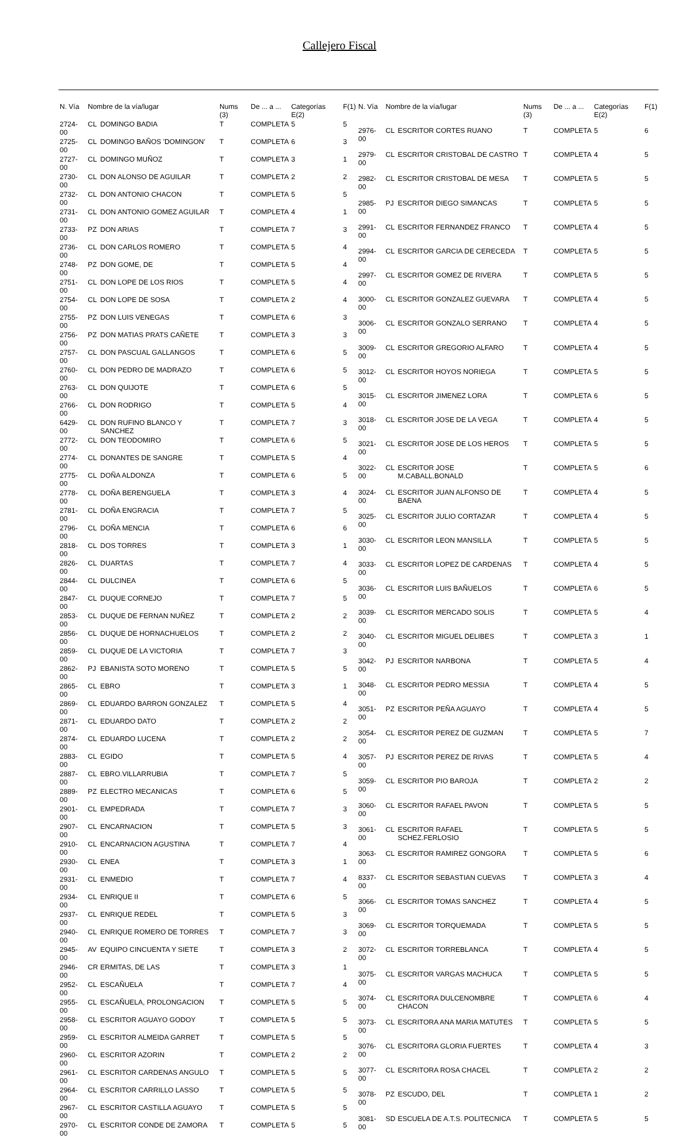Callejero Fiscal
| N. Vía | Nombre de la vía/lugar | | Nums (3) | De ... a ... | Categorías E(2) | F(1) |
| --- | --- | --- | --- | --- | --- | --- |
| 2724-00 | CL | DOMINGO BADIA | T | COMPLETA | 5 | 5 |
| 2725-00 | CL | DOMINGO BAÑOS 'DOMINGON' | T | COMPLETA | 6 | 3 |
| 2727-00 | CL | DOMINGO MUÑOZ | T | COMPLETA | 3 | 1 |
| 2730-00 | CL | DON ALONSO DE AGUILAR | T | COMPLETA | 2 | 2 |
| 2732-00 | CL | DON ANTONIO CHACON | T | COMPLETA | 5 | 5 |
| 2731-00 | CL | DON ANTONIO GOMEZ AGUILAR | T | COMPLETA | 4 | 1 |
| 2733-00 | PZ | DON ARIAS | T | COMPLETA | 7 | 3 |
| 2736-00 | CL | DON CARLOS ROMERO | T | COMPLETA | 5 | 4 |
| 2748-00 | PZ | DON GOME, DE | T | COMPLETA | 5 | 4 |
| 2751-00 | CL | DON LOPE DE LOS RIOS | T | COMPLETA | 5 | 4 |
| 2754-00 | CL | DON LOPE DE SOSA | T | COMPLETA | 2 | 4 |
| 2755-00 | PZ | DON LUIS VENEGAS | T | COMPLETA | 6 | 3 |
| 2756-00 | PZ | DON MATIAS PRATS CAÑETE | T | COMPLETA | 3 | 3 |
| 2757-00 | CL | DON PASCUAL GALLANGOS | T | COMPLETA | 6 | 5 |
| 2760-00 | CL | DON PEDRO DE MADRAZO | T | COMPLETA | 6 | 5 |
| 2763-00 | CL | DON QUIJOTE | T | COMPLETA | 6 | 5 |
| 2766-00 | CL | DON RODRIGO | T | COMPLETA | 5 | 4 |
| 6429-00 | CL | DON RUFINO BLANCO Y SANCHEZ | T | COMPLETA | 7 | 3 |
| 2772-00 | CL | DON TEODOMIRO | T | COMPLETA | 6 | 5 |
| 2774-00 | CL | DONANTES DE SANGRE | T | COMPLETA | 5 | 4 |
| 2775-00 | CL | DOÑA ALDONZA | T | COMPLETA | 6 | 5 |
| 2778-00 | CL | DOÑA BERENGUELA | T | COMPLETA | 3 | 4 |
| 2781-00 | CL | DOÑA ENGRACIA | T | COMPLETA | 7 | 5 |
| 2796-00 | CL | DOÑA MENCIA | T | COMPLETA | 6 | 6 |
| 2818-00 | CL | DOS TORRES | T | COMPLETA | 3 | 1 |
| 2826-00 | CL | DUARTAS | T | COMPLETA | 7 | 4 |
| 2844-00 | CL | DULCINEA | T | COMPLETA | 6 | 5 |
| 2847-00 | CL | DUQUE CORNEJO | T | COMPLETA | 7 | 5 |
| 2853-00 | CL | DUQUE DE FERNAN NUÑEZ | T | COMPLETA | 2 | 2 |
| 2856-00 | CL | DUQUE DE HORNACHUELOS | T | COMPLETA | 2 | 2 |
| 2859-00 | CL | DUQUE DE LA VICTORIA | T | COMPLETA | 7 | 3 |
| 2862-00 | PJ | EBANISTA SOTO MORENO | T | COMPLETA | 5 | 5 |
| 2865-00 | CL | EBRO | T | COMPLETA | 3 | 1 |
| 2869-00 | CL | EDUARDO BARRON GONZALEZ | T | COMPLETA | 5 | 4 |
| 2871-00 | CL | EDUARDO DATO | T | COMPLETA | 2 | 2 |
| 2874-00 | CL | EDUARDO LUCENA | T | COMPLETA | 2 | 2 |
| 2883-00 | CL | EGIDO | T | COMPLETA | 5 | 4 |
| 2887-00 | CL | EBRO.VILLARRUBIA | T | COMPLETA | 7 | 5 |
| 2889-00 | PZ | ELECTRO MECANICAS | T | COMPLETA | 6 | 5 |
| 2901-00 | CL | EMPEDRADA | T | COMPLETA | 7 | 3 |
| 2907-00 | CL | ENCARNACION | T | COMPLETA | 5 | 3 |
| 2910-00 | CL | ENCARNACION AGUSTINA | T | COMPLETA | 7 | 4 |
| 2930-00 | CL | ENEA | T | COMPLETA | 3 | 1 |
| 2931-00 | CL | ENMEDIO | T | COMPLETA | 7 | 4 |
| 2934-00 | CL | ENRIQUE II | T | COMPLETA | 6 | 5 |
| 2937-00 | CL | ENRIQUE REDEL | T | COMPLETA | 5 | 3 |
| 2940-00 | CL | ENRIQUE ROMERO DE TORRES | T | COMPLETA | 7 | 3 |
| 2945-00 | AV | EQUIPO CINCUENTA Y SIETE | T | COMPLETA | 3 | 2 |
| 2946-00 | CR | ERMITAS, DE LAS | T | COMPLETA | 3 | 1 |
| 2952-00 | CL | ESCAÑUELA | T | COMPLETA | 7 | 4 |
| 2955-00 | CL | ESCAÑUELA, PROLONGACION | T | COMPLETA | 5 | 5 |
| 2958-00 | CL | ESCRITOR AGUAYO GODOY | T | COMPLETA | 5 | 5 |
| 2959-00 | CL | ESCRITOR ALMEIDA GARRET | T | COMPLETA | 5 | 5 |
| 2960-00 | CL | ESCRITOR AZORIN | T | COMPLETA | 2 | 2 |
| 2961-00 | CL | ESCRITOR CARDENAS ANGULO | T | COMPLETA | 5 | 5 |
| 2964-00 | CL | ESCRITOR CARRILLO LASSO | T | COMPLETA | 5 | 5 |
| 2967-00 | CL | ESCRITOR CASTILLA AGUAYO | T | COMPLETA | 5 | 5 |
| 2970-00 | CL | ESCRITOR CONDE DE ZAMORA | T | COMPLETA | 5 | 5 |
| N. Vía | Nombre de la vía/lugar | | Nums (3) | De ... a ... | Categorías E(2) | F(1) |
| --- | --- | --- | --- | --- | --- | --- |
| 2976-00 | CL | ESCRITOR CORTES RUANO | T | COMPLETA | 5 | 6 |
| 2979-00 | CL | ESCRITOR CRISTOBAL DE CASTRO | T | COMPLETA | 4 | 5 |
| 2982-00 | CL | ESCRITOR CRISTOBAL DE MESA | T | COMPLETA | 5 | 5 |
| 2985-00 | PJ | ESCRITOR DIEGO SIMANCAS | T | COMPLETA | 5 | 5 |
| 2991-00 | CL | ESCRITOR FERNANDEZ FRANCO | T | COMPLETA | 4 | 5 |
| 2994-00 | CL | ESCRITOR GARCIA DE CERECEDA | T | COMPLETA | 5 | 5 |
| 2997-00 | CL | ESCRITOR GOMEZ DE RIVERA | T | COMPLETA | 5 | 5 |
| 3000-00 | CL | ESCRITOR GONZALEZ GUEVARA | T | COMPLETA | 4 | 5 |
| 3006-00 | CL | ESCRITOR GONZALO SERRANO | T | COMPLETA | 4 | 5 |
| 3009-00 | CL | ESCRITOR GREGORIO ALFARO | T | COMPLETA | 4 | 5 |
| 3012-00 | CL | ESCRITOR HOYOS NORIEGA | T | COMPLETA | 5 | 5 |
| 3015-00 | CL | ESCRITOR JIMENEZ LORA | T | COMPLETA | 6 | 5 |
| 3018-00 | CL | ESCRITOR JOSE DE LA VEGA | T | COMPLETA | 4 | 5 |
| 3021-00 | CL | ESCRITOR JOSE DE LOS HEROS | T | COMPLETA | 5 | 5 |
| 3022-00 | CL | ESCRITOR JOSE M.CABALL.BONALD | T | COMPLETA | 5 | 6 |
| 3024-00 | CL | ESCRITOR JUAN ALFONSO DE BAENA | T | COMPLETA | 4 | 5 |
| 3025-00 | CL | ESCRITOR JULIO CORTAZAR | T | COMPLETA | 4 | 5 |
| 3030-00 | CL | ESCRITOR LEON MANSILLA | T | COMPLETA | 5 | 5 |
| 3033-00 | CL | ESCRITOR LOPEZ DE CARDENAS | T | COMPLETA | 4 | 5 |
| 3036-00 | CL | ESCRITOR LUIS BAÑUELOS | T | COMPLETA | 6 | 5 |
| 3039-00 | CL | ESCRITOR MERCADO SOLIS | T | COMPLETA | 5 | 4 |
| 3040-00 | CL | ESCRITOR MIGUEL DELIBES | T | COMPLETA | 3 | 1 |
| 3042-00 | PJ | ESCRITOR NARBONA | T | COMPLETA | 5 | 4 |
| 3048-00 | CL | ESCRITOR PEDRO MESSIA | T | COMPLETA | 4 | 5 |
| 3051-00 | PZ | ESCRITOR PEÑA AGUAYO | T | COMPLETA | 4 | 5 |
| 3054-00 | CL | ESCRITOR PEREZ DE GUZMAN | T | COMPLETA | 5 | 7 |
| 3057-00 | PJ | ESCRITOR PEREZ DE RIVAS | T | COMPLETA | 5 | 4 |
| 3059-00 | CL | ESCRITOR PIO BAROJA | T | COMPLETA | 2 | 2 |
| 3060-00 | CL | ESCRITOR RAFAEL PAVON | T | COMPLETA | 5 | 5 |
| 3061-00 | CL | ESCRITOR RAFAEL SCHEZ.FERLOSIO | T | COMPLETA | 5 | 5 |
| 3063-00 | CL | ESCRITOR RAMIREZ GONGORA | T | COMPLETA | 5 | 6 |
| 8337-00 | CL | ESCRITOR SEBASTIAN CUEVAS | T | COMPLETA | 3 | 4 |
| 3066-00 | CL | ESCRITOR TOMAS SANCHEZ | T | COMPLETA | 4 | 5 |
| 3069-00 | CL | ESCRITOR TORQUEMADA | T | COMPLETA | 5 | 5 |
| 3072-00 | CL | ESCRITOR TORREBLANCA | T | COMPLETA | 4 | 5 |
| 3075-00 | CL | ESCRITOR VARGAS MACHUCA | T | COMPLETA | 5 | 5 |
| 3074-00 | CL | ESCRITORA DULCENOMBRE CHACON | T | COMPLETA | 6 | 4 |
| 3073-00 | CL | ESCRITORA ANA MARIA MATUTES | T | COMPLETA | 5 | 5 |
| 3076-00 | CL | ESCRITORA GLORIA FUERTES | T | COMPLETA | 4 | 3 |
| 3077-00 | CL | ESCRITORA ROSA CHACEL | T | COMPLETA | 2 | 2 |
| 3078-00 | PZ | ESCUDO, DEL | T | COMPLETA | 1 | 2 |
| 3081-00 | SD | ESCUELA DE A.T.S. POLITECNICA | T | COMPLETA | 5 | 5 |